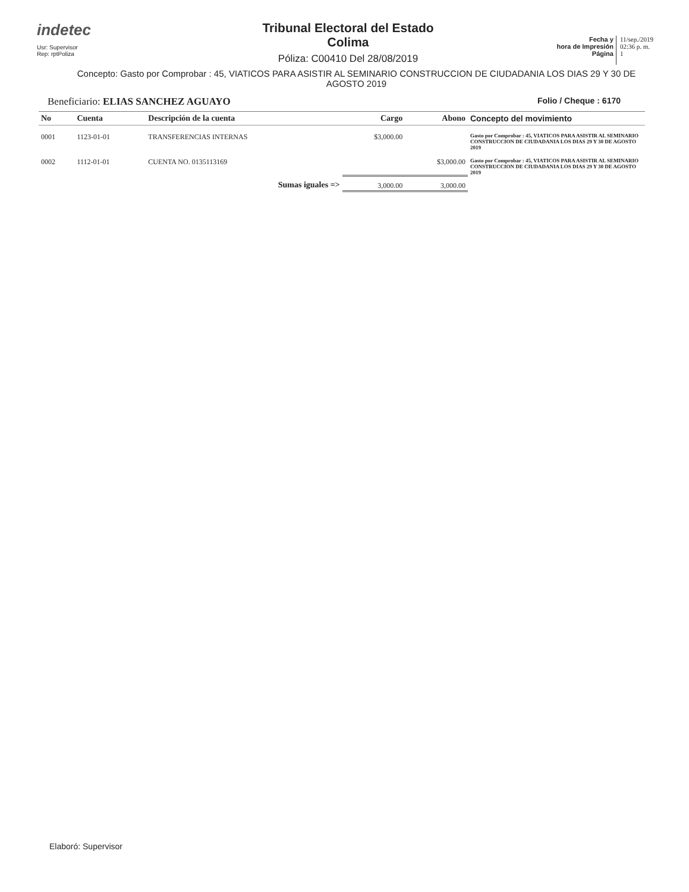indetec
Usr: Supervisor
Rep: rptPoliza
Tribunal Electoral del Estado
Colima
Póliza: C00410 Del 28/08/2019
Fecha y
hora de Impresión
Página
11/sep./2019
02:36 p. m.
1
Concepto: Gasto por Comprobar : 45, VIATICOS PARA ASISTIR AL SEMINARIO CONSTRUCCION DE CIUDADANIA LOS DIAS 29 Y 30 DE AGOSTO 2019
Beneficiario: ELIAS SANCHEZ AGUAYO Folio / Cheque : 6170
| No | Cuenta | Descripción de la cuenta | Cargo | Abono | Concepto del movimiento |
| --- | --- | --- | --- | --- | --- |
| 0001 | 1123-01-01 | TRANSFERENCIAS INTERNAS | $3,000.00 | | Gasto por Comprobar : 45, VIATICOS PARA ASISTIR AL SEMINARIO CONSTRUCCION DE CIUDADANIA LOS DIAS 29 Y 30 DE AGOSTO 2019 |
| 0002 | 1112-01-01 | CUENTA NO. 0135113169 | | $3,000.00 | Gasto por Comprobar : 45, VIATICOS PARA ASISTIR AL SEMINARIO CONSTRUCCION DE CIUDADANIA LOS DIAS 29 Y 30 DE AGOSTO 2019 |
| | | Sumas iguales => | 3,000.00 | 3,000.00 | |
Elaboró: Supervisor